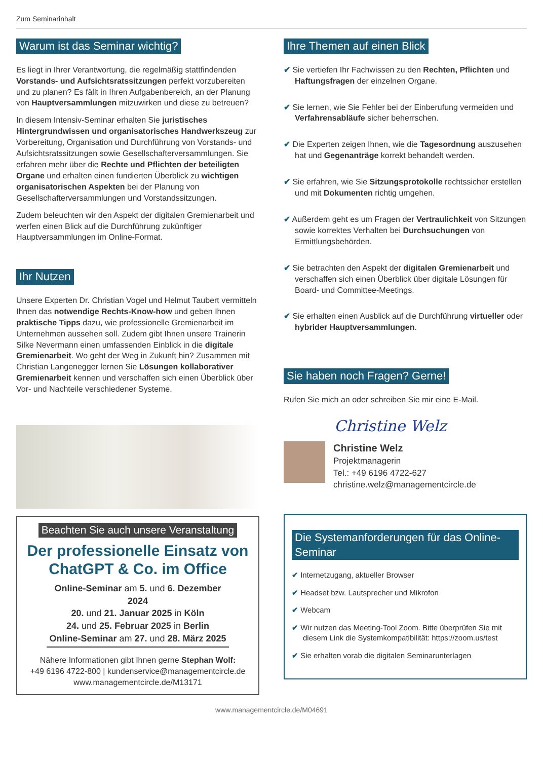Zum Seminarinhalt
Warum ist das Seminar wichtig?
Es liegt in Ihrer Verantwortung, die regelmäßig stattfindenden Vorstands- und Aufsichtsratssitzungen perfekt vorzubereiten und zu planen? Es fällt in Ihren Aufgabenbereich, an der Planung von Hauptversammlungen mitzuwirken und diese zu betreuen?
In diesem Intensiv-Seminar erhalten Sie juristisches Hintergrundwissen und organisatorisches Handwerkszeug zur Vorbereitung, Organisation und Durchführung von Vorstands- und Aufsichtsratssitzungen sowie Gesellschafterversammlungen. Sie erfahren mehr über die Rechte und Pflichten der beteiligten Organe und erhalten einen fundierten Überblick zu wichtigen organisatorischen Aspekten bei der Planung von Gesellschafterversammlungen und Vorstandssitzungen.
Zudem beleuchten wir den Aspekt der digitalen Gremienarbeit und werfen einen Blick auf die Durchführung zukünftiger Hauptversammlungen im Online-Format.
Ihr Nutzen
Unsere Experten Dr. Christian Vogel und Helmut Taubert vermitteln Ihnen das notwendige Rechts-Know-how und geben Ihnen praktische Tipps dazu, wie professionelle Gremienarbeit im Unternehmen aussehen soll. Zudem gibt Ihnen unsere Trainerin Silke Nevermann einen umfassenden Einblick in die digitale Gremienarbeit. Wo geht der Weg in Zukunft hin? Zusammen mit Christian Langenegger lernen Sie Lösungen kollaborativer Gremienarbeit kennen und verschaffen sich einen Überblick über Vor- und Nachteile verschiedener Systeme.
Beachten Sie auch unsere Veranstaltung
Der professionelle Einsatz von ChatGPT & Co. im Office
Online-Seminar am 5. und 6. Dezember 2024
20. und 21. Januar 2025 in Köln
24. und 25. Februar 2025 in Berlin
Online-Seminar am 27. und 28. März 2025
Nähere Informationen gibt Ihnen gerne Stephan Wolf:
+49 6196 4722-800 | kundenservice@managementcircle.de
www.managementcircle.de/M13171
Ihre Themen auf einen Blick
✔ Sie vertiefen Ihr Fachwissen zu den Rechten, Pflichten und Haftungsfragen der einzelnen Organe.
✔ Sie lernen, wie Sie Fehler bei der Einberufung vermeiden und Verfahrensabläufe sicher beherrschen.
✔ Die Experten zeigen Ihnen, wie die Tagesordnung auszusehen hat und Gegenanträge korrekt behandelt werden.
✔ Sie erfahren, wie Sie Sitzungsprotokolle rechtssicher erstellen und mit Dokumenten richtig umgehen.
✔ Außerdem geht es um Fragen der Vertraulichkeit von Sitzungen sowie korrektes Verhalten bei Durchsuchungen von Ermittlungsbehörden.
✔ Sie betrachten den Aspekt der digitalen Gremienarbeit und verschaffen sich einen Überblick über digitale Lösungen für Board- und Committee-Meetings.
✔ Sie erhalten einen Ausblick auf die Durchführung virtueller oder hybrider Hauptversammlungen.
Sie haben noch Fragen? Gerne!
Rufen Sie mich an oder schreiben Sie mir eine E-Mail.
Christine Welz
Christine Welz
Projektmanagerin
Tel.: +49 6196 4722-627
christine.welz@managementcircle.de
Die Systemanforderungen für das Online-Seminar
✔ Internetzugang, aktueller Browser
✔ Headset bzw. Lautsprecher und Mikrofon
✔ Webcam
✔ Wir nutzen das Meeting-Tool Zoom. Bitte überprüfen Sie mit diesem Link die Systemkompatibilität: https://zoom.us/test
✔ Sie erhalten vorab die digitalen Seminarunterlagen
www.managementcircle.de/M04691